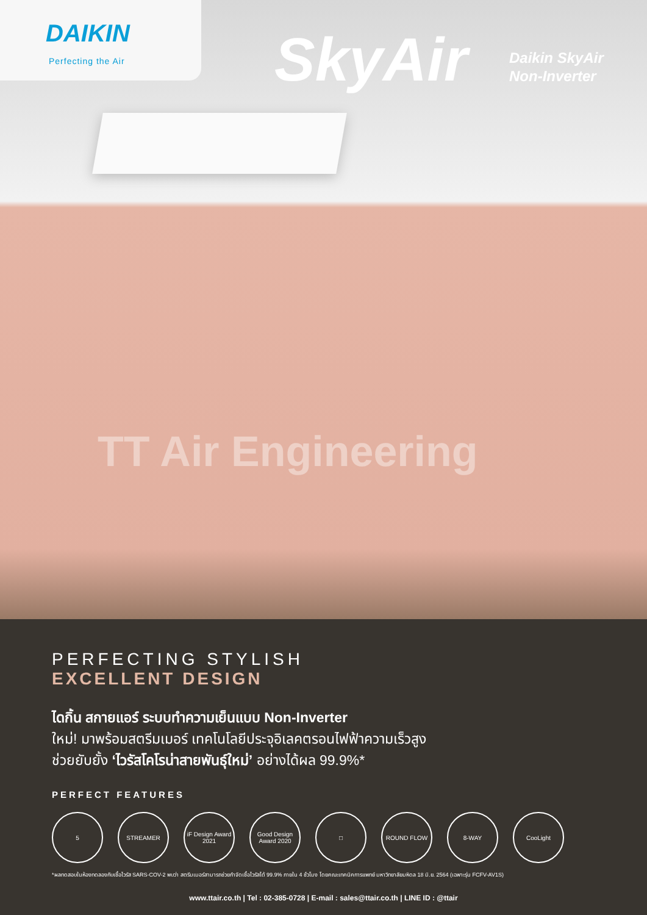DAIKIN
Perfecting the Air
SkyAir
Daikin SkyAir
Non-Inverter
TT Air Engineering
PERFECTING STYLISH
EXCELLENT DESIGN
ไดกิ้น สกายแอร์ ระบบทำความเย็นแบบ Non-Inverter
ใหม่! มาพร้อมสตรีมเมอร์ เทคโนโลยีประจุอิเลคตรอนไฟฟ้าความเร็วสูง
ช่วยยับยั้ง ‘ไวรัสโคโรน่าสายพันธุ์ใหม่’ อย่างได้ผล 99.9%*
PERFECT FEATURES
5 STREAMER iF Design Award 2021
Good Design Award 2020
□ ROUND FLOW 8-WAY CooLight
*ผลทดสอบในห้องทดลองกับเชื้อไวรัส SARS-COV-2 พบว่า สตรีมเมอร์สามารถช่วยกำจัดเชื้อไวรัสได้ 99.9% ภายใน 4 ชั่วโมง โดยคณะเทคนิคการแพทย์ มหาวิทยาลัยมหิดล 18 มิ.ย. 2564 (เฉพาะรุ่น FCFV-AV1S)
www.ttair.co.th | Tel : 02-385-0728 | E-mail : sales@ttair.co.th | LINE ID : @ttair